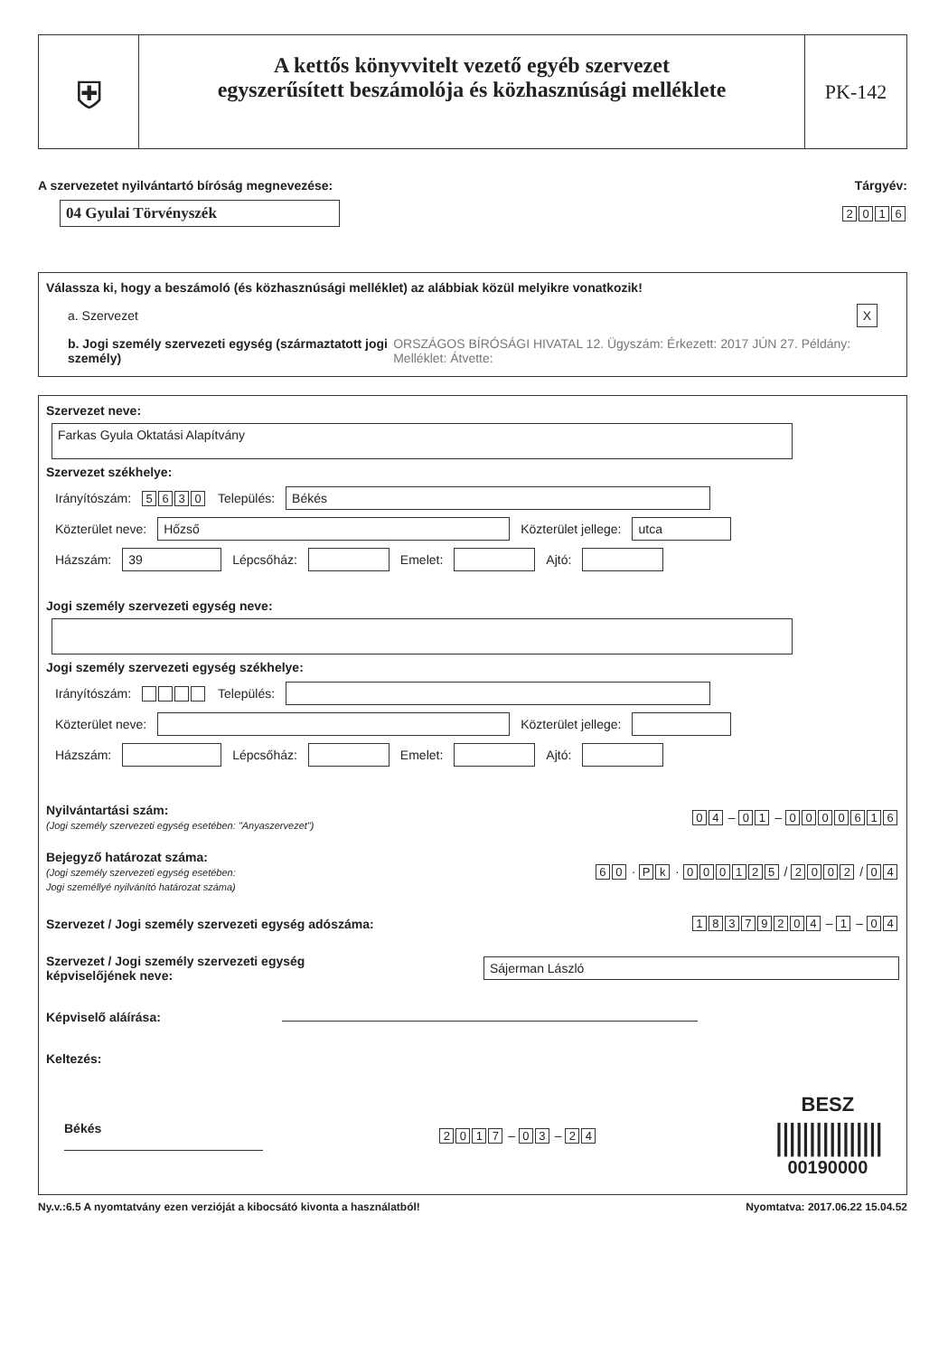⛨
A kettős könyvvitelt vezető egyéb szervezet
egyszerűsített beszámolója és közhasznúsági melléklete
PK-142
A szervezetet nyilvántartó bíróság megnevezése: Tárgyév:
04 Gyulai Törvényszék 2016
Válassza ki, hogy a beszámoló (és közhasznúsági melléklet) az alábbiak közül melyikre vonatkozik!
a. Szervezet X
b. Jogi személy szervezeti egység (származtatott jogi személy) ORSZÁGOS BÍRÓSÁGI HIVATAL 12. Ügyszám: Érkezett: 2017 JÚN 27. Példány: Melléklet: Átvette:
Szervezet neve:
Farkas Gyula Oktatási Alapítvány
Szervezet székhelye:
Irányítószám: 5630 Település: Békés
Közterület neve: Hőzső Közterület jellege: utca
Házszám: 39 Lépcsőház: Emelet: Ajtó:
Jogi személy szervezeti egység neve:
Jogi személy szervezeti egység székhelye:
Irányítószám: Település:
Közterület neve: Közterület jellege:
Házszám: Lépcsőház: Emelet: Ajtó:
Nyilvántartási szám:
(Jogi személy szervezeti egység esetében: "Anyaszervezet")
04 – 01 – 0000616
Bejegyző határozat száma:
(Jogi személy szervezeti egység esetében:
Jogi személlyé nyilvánító határozat száma)
60 · Pk · 000125 / 2002 / 04
Szervezet / Jogi személy szervezeti egység adószáma: 18379204 – 1 – 04
Szervezet / Jogi személy szervezeti egység
képviselőjének neve: Sájerman László
Képviselő aláírása:
Keltezés:
Békés 2017 – 03 – 24 BESZ
||||||||||||||||
00190000
Ny.v.:6.5 A nyomtatvány ezen verzióját a kibocsátó kivonta a használatból! Nyomtatva: 2017.06.22 15.04.52